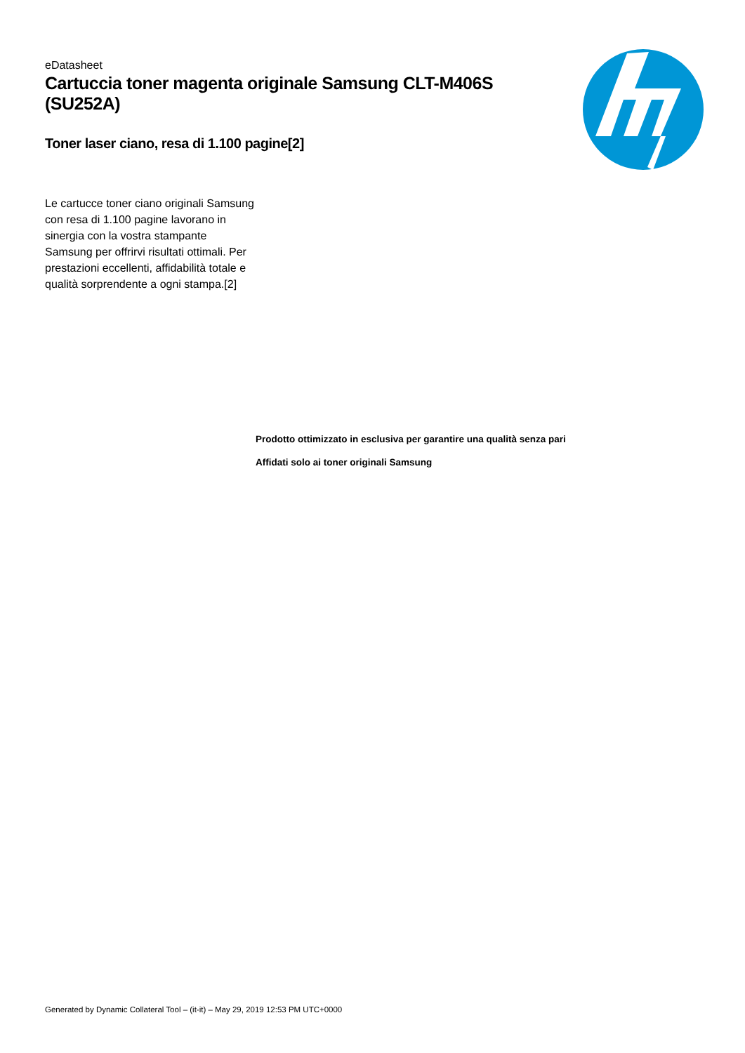eDatasheet
Cartuccia toner magenta originale Samsung CLT-M406S (SU252A)
Toner laser ciano, resa di 1.100 pagine[2]
Le cartucce toner ciano originali Samsung con resa di 1.100 pagine lavorano in sinergia con la vostra stampante Samsung per offrirvi risultati ottimali. Per prestazioni eccellenti, affidabilità totale e qualità sorprendente a ogni stampa.[2]
Prodotto ottimizzato in esclusiva per garantire una qualità senza pari
Affidati solo ai toner originali Samsung
Generated by Dynamic Collateral Tool – (it-it) – May 29, 2019 12:53 PM UTC+0000